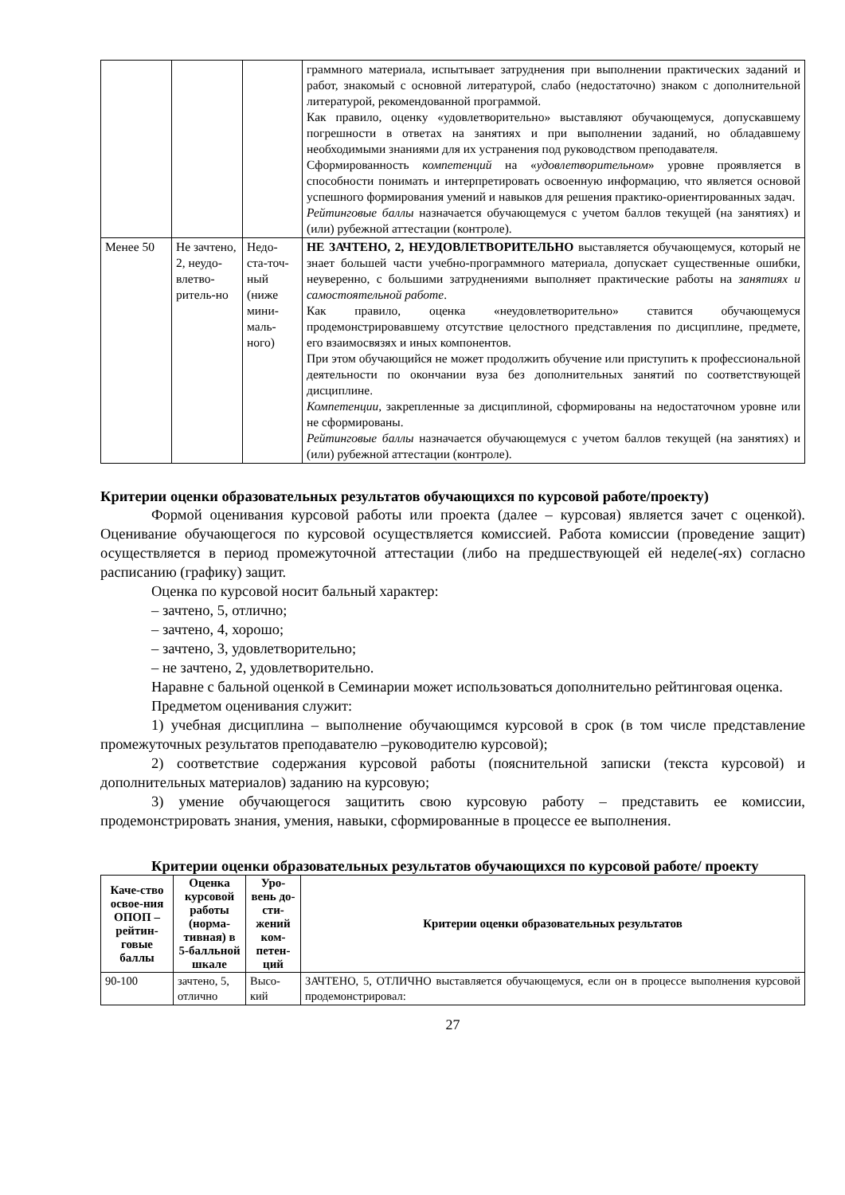| | | | граммного материала, испытывает затруднения при выполнении практических заданий и работ, знакомый с основной литературой, слабо (недостаточно) знаком с дополнительной литературой, рекомендованной программой. Как правило, оценку «удовлетворительно» выставляют обучающемуся, допускавшему погрешности в ответах на занятиях и при выполнении заданий, но обладавшему необходимыми знаниями для их устранения под руководством преподавателя. Сформированность компетенций на « удовлетворительном » уровне проявляется в способности понимать и интерпретировать освоенную информацию, что является основой успешного формирования умений и навыков для решения практико-ориентированных задач. Рейтинговые баллы назначается обучающемуся с учетом баллов текущей (на занятиях) и (или) рубежной аттестации (контроле). |
| Менее 50 | Не зачтено, 2, неудо-влетво-ритель-но | Недо-ста-точ-ный (ниже мини-маль-ного) | НЕ ЗАЧТЕНО, 2, НЕУДОВЛЕТВОРИТЕЛЬНО выставляется обучающемуся, который не знает большей части учебно-программного материала, допускает существенные ошибки, неуверенно, с большими затруднениями выполняет практические работы на занятиях и самостоятельной работе . Как правило, оценка «неудовлетворительно» ставится обучающемуся продемонстрировавшему отсутствие целостного представления по дисциплине, предмете, его взаимосвязях и иных компонентов. При этом обучающийся не может продолжить обучение или приступить к профессиональной деятельности по окончании вуза без дополнительных занятий по соответствующей дисциплине. Компетенции , закрепленные за дисциплиной, сформированы на недостаточном уровне или не сформированы. Рейтинговые баллы назначается обучающемуся с учетом баллов текущей (на занятиях) и (или) рубежной аттестации (контроле). |
Критерии оценки образовательных результатов обучающихся по курсовой работе/проекту)
Формой оценивания курсовой работы или проекта (далее – курсовая) является зачет с оценкой). Оценивание обучающегося по курсовой осуществляется комиссией. Работа комиссии (проведение защит) осуществляется в период промежуточной аттестации (либо на предшествующей ей неделе(-ях) согласно расписанию (графику) защит.
Оценка по курсовой носит бальный характер:
– зачтено, 5, отлично;
– зачтено, 4, хорошо;
– зачтено, 3, удовлетворительно;
– не зачтено, 2, удовлетворительно.
Наравне с бальной оценкой в Семинарии может использоваться дополнительно рейтинговая оценка.
Предметом оценивания служит:
1) учебная дисциплина – выполнение обучающимся курсовой в срок (в том числе представление промежуточных результатов преподавателю –руководителю курсовой);
2) соответствие содержания курсовой работы (пояснительной записки (текста курсовой) и дополнительных материалов) заданию на курсовую;
3) умение обучающегося защитить свою курсовую работу – представить ее комиссии, продемонстрировать знания, умения, навыки, сформированные в процессе ее выполнения.
Критерии оценки образовательных результатов обучающихся по курсовой работе/ проекту
| Каче-ство освое-ния ОПОП – рейтин-говые баллы | Оценка курсовой работы (норма-тивная) в 5-балльной шкале | Уро-вень до-сти-жений ком-петен-ций | Критерии оценки образовательных результатов |
| --- | --- | --- | --- |
| 90-100 | зачтено, 5, отлично | Высо-кий | ЗАЧТЕНО, 5, ОТЛИЧНО выставляется обучающемуся, если он в процессе выполнения курсовой продемонстрировал: |
27